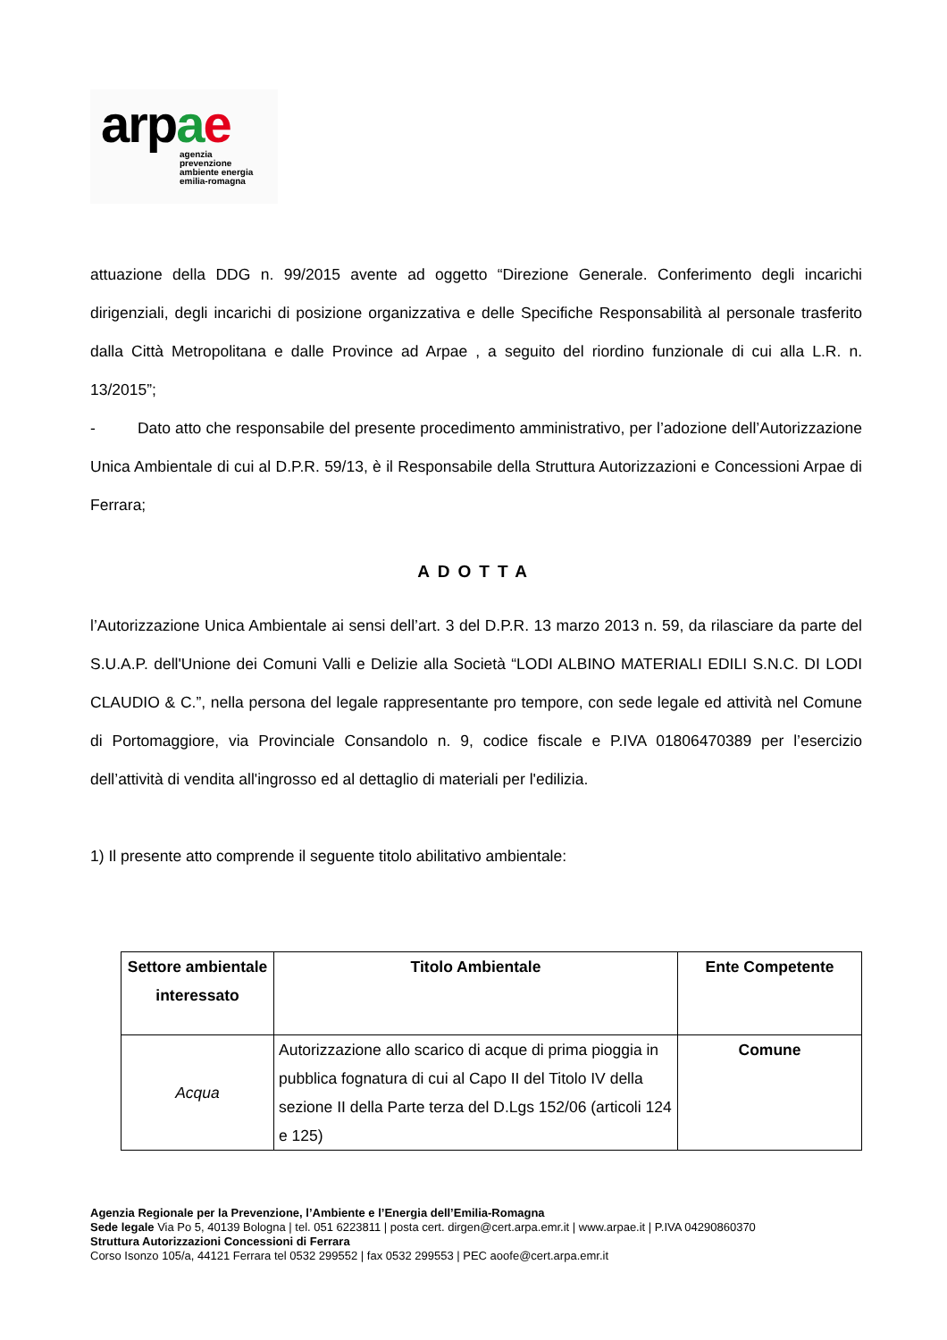arpae
agenzia
prevenzione
ambiente energia
emilia-romagna
attuazione della DDG n. 99/2015 avente ad oggetto “Direzione Generale. Conferimento degli incarichi dirigenziali, degli incarichi di posizione organizzativa e delle Specifiche Responsabilità al personale trasferito dalla Città Metropolitana e dalle Province ad Arpae , a seguito del riordino funzionale di cui alla L.R. n. 13/2015”;
- Dato atto che responsabile del presente procedimento amministrativo, per l’adozione dell’Autorizzazione Unica Ambientale di cui al D.P.R. 59/13, è il Responsabile della Struttura Autorizzazioni e Concessioni Arpae di Ferrara;
ADOTTA
l’Autorizzazione Unica Ambientale ai sensi dell’art. 3 del D.P.R. 13 marzo 2013 n. 59, da rilasciare da parte del S.U.A.P. dell'Unione dei Comuni Valli e Delizie alla Società “LODI ALBINO MATERIALI EDILI S.N.C. DI LODI CLAUDIO & C.”, nella persona del legale rappresentante pro tempore, con sede legale ed attività nel Comune di Portomaggiore, via Provinciale Consandolo n. 9, codice fiscale e P.IVA 01806470389 per l’esercizio dell’attività di vendita all'ingrosso ed al dettaglio di materiali per l'edilizia.
1) Il presente atto comprende il seguente titolo abilitativo ambientale:
| Settore ambientale interessato | Titolo Ambientale | Ente Competente |
| --- | --- | --- |
| Acqua | Autorizzazione allo scarico di acque di prima pioggia in pubblica fognatura di cui al Capo II del Titolo IV della sezione II della Parte terza del D.Lgs 152/06 (articoli 124 e 125) | Comune |
Agenzia Regionale per la Prevenzione, l’Ambiente e l’Energia dell’Emilia-Romagna
Sede legale Via Po 5, 40139 Bologna | tel. 051 6223811 | posta cert. dirgen@cert.arpa.emr.it | www.arpae.it | P.IVA 04290860370
Struttura Autorizzazioni Concessioni di Ferrara
Corso Isonzo 105/a, 44121 Ferrara tel 0532 299552 | fax 0532 299553 | PEC aoofe@cert.arpa.emr.it